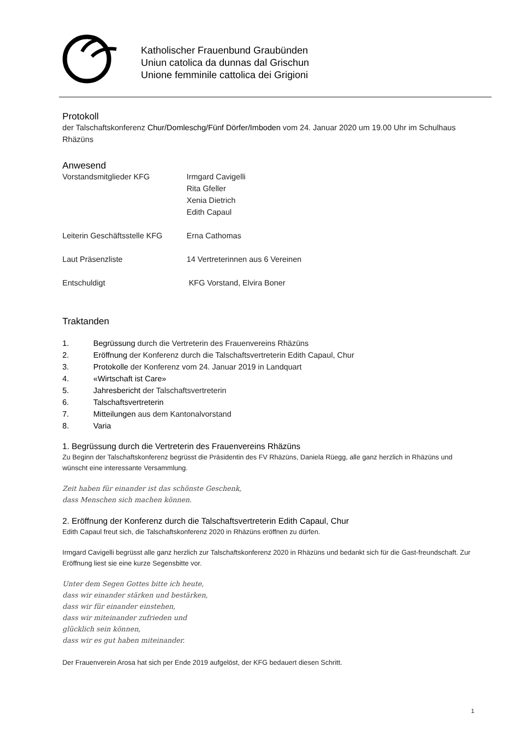Katholischer Frauenbund Graubünden
Uniun catolica da dunnas dal Grischun
Unione femminile cattolica dei Grigioni
Protokoll
der Talschaftskonferenz Chur/Domleschg/Fünf Dörfer/Imboden vom 24. Januar 2020 um 19.00 Uhr im Schulhaus Rhäzüns
Anwesend
Vorstandsmitglieder KFG Irmgard Cavigelli
Rita Gfeller
Xenia Dietrich
Edith Capaul
Leiterin Geschäftsstelle KFG
Erna Cathomas
Laut Präsenzliste 14 Vertreterinnen aus 6 Vereinen
Entschuldigt KFG Vorstand, Elvira Boner
Traktanden
1. Begrüssung durch die Vertreterin des Frauenvereins Rhäzüns
2. Eröffnung der Konferenz durch die Talschaftsvertreterin Edith Capaul, Chur
3. Protokolle der Konferenz vom 24. Januar 2019 in Landquart
4. «Wirtschaft ist Care»
5. Jahresbericht der Talschaftsvertreterin
6. Talschaftsvertreterin
7. Mitteilungen aus dem Kantonalvorstand
8. Varia
1. Begrüssung durch die Vertreterin des Frauenvereins Rhäzüns
Zu Beginn der Talschaftskonferenz begrüsst die Präsidentin des FV Rhäzüns, Daniela Rüegg, alle ganz herzlich in Rhäzüns und wünscht eine interessante Versammlung.
Zeit haben für einander ist das schönste Geschenk,
dass Menschen sich machen können.
2. Eröffnung der Konferenz durch die Talschaftsvertreterin Edith Capaul, Chur
Edith Capaul freut sich, die Talschaftskonferenz 2020 in Rhäzüns eröffnen zu dürfen.
Irmgard Cavigelli begrüsst alle ganz herzlich zur Talschaftskonferenz 2020 in Rhäzüns und bedankt sich für die Gast-freundschaft. Zur Eröffnung liest sie eine kurze Segensbitte vor.
Unter dem Segen Gottes bitte ich heute,
dass wir einander stärken und bestärken,
dass wir für einander einstehen,
dass wir miteinander zufrieden und
glücklich sein können,
dass wir es gut haben miteinander.
Der Frauenverein Arosa hat sich per Ende 2019 aufgelöst, der KFG bedauert diesen Schritt.
1